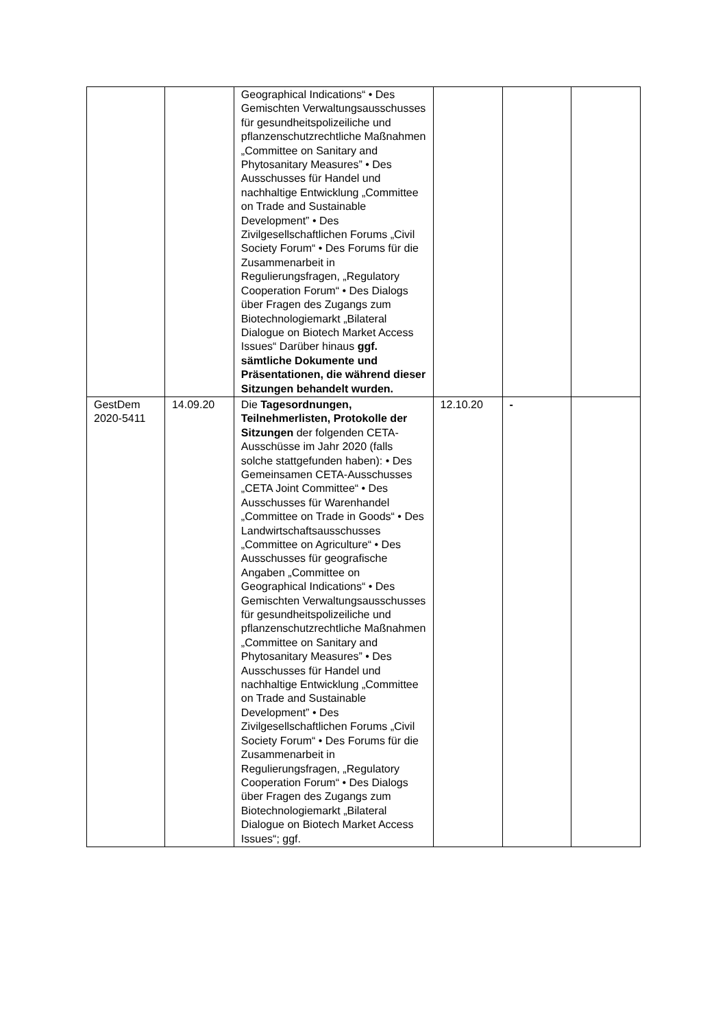| | | Geographical Indications“ • Des Gemischten Verwaltungsausschusses für gesundheitspolizeiliche und pflanzenschutzrechtliche Maßnahmen „Committee on Sanitary and Phytosanitary Measures” • Des Ausschusses für Handel und nachhaltige Entwicklung „Committee on Trade and Sustainable Development” • Des Zivilgesellschaftlichen Forums „Civil Society Forum“ • Des Forums für die Zusammenarbeit in Regulierungsfragen, „Regulatory Cooperation Forum“ • Des Dialogs über Fragen des Zugangs zum Biotechnologiemarkt „Bilateral Dialogue on Biotech Market Access Issues“ Darüber hinaus ggf. sämtliche Dokumente und Präsentationen, die während dieser Sitzungen behandelt wurden. | | | |
| GestDem 2020-5411 | 14.09.20 | Die Tagesordnungen, Teilnehmerlisten, Protokolle der Sitzungen der folgenden CETA- Ausschüsse im Jahr 2020 (falls solche stattgefunden haben): • Des Gemeinsamen CETA-Ausschusses „CETA Joint Committee“ • Des Ausschusses für Warenhandel „Committee on Trade in Goods“ • Des Landwirtschaftsausschusses „Committee on Agriculture“ • Des Ausschusses für geografische Angaben „Committee on Geographical Indications“ • Des Gemischten Verwaltungsausschusses für gesundheitspolizeiliche und pflanzenschutzrechtliche Maßnahmen „Committee on Sanitary and Phytosanitary Measures” • Des Ausschusses für Handel und nachhaltige Entwicklung „Committee on Trade and Sustainable Development” • Des Zivilgesellschaftlichen Forums „Civil Society Forum“ • Des Forums für die Zusammenarbeit in Regulierungsfragen, „Regulatory Cooperation Forum“ • Des Dialogs über Fragen des Zugangs zum Biotechnologiemarkt „Bilateral Dialogue on Biotech Market Access Issues“; ggf. | 12.10.20 | - | |